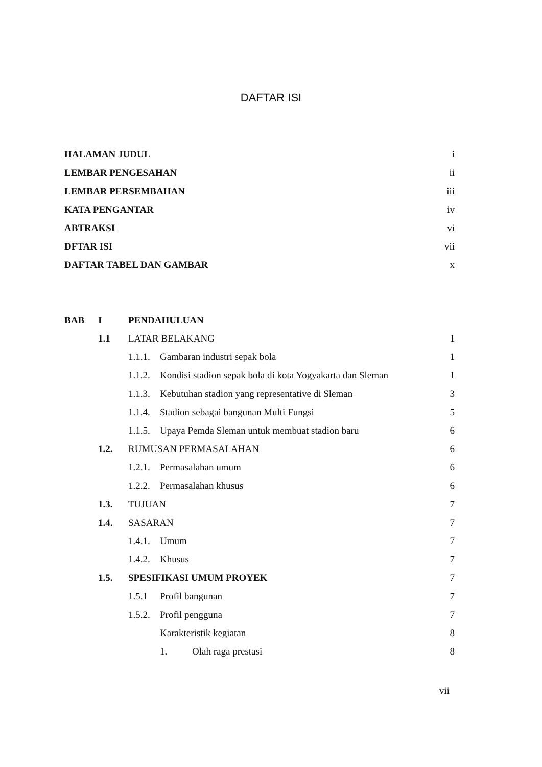DAFTAR ISI
| HALAMAN JUDUL | i |
| LEMBAR PENGESAHAN | ii |
| LEMBAR PERSEMBAHAN | iii |
| KATA PENGANTAR | iv |
| ABTRAKSI | vi |
| DFTAR ISI | vii |
| DAFTAR TABEL DAN GAMBAR | x |
| BAB | I | PENDAHULUAN | | | |
| | 1.1 | LATAR BELAKANG | | | 1 |
| | | 1.1.1. | Gambaran industri sepak bola | | 1 |
| | | 1.1.2. | Kondisi stadion sepak bola di kota Yogyakarta dan Sleman | | 1 |
| | | 1.1.3. | Kebutuhan stadion yang representative di Sleman | | 3 |
| | | 1.1.4. | Stadion sebagai bangunan Multi Fungsi | | 5 |
| | | 1.1.5. | Upaya Pemda Sleman untuk membuat stadion baru | | 6 |
| | 1.2. | RUMUSAN PERMASALAHAN | | | 6 |
| | | 1.2.1. | Permasalahan umum | | 6 |
| | | 1.2.2. | Permasalahan khusus | | 6 |
| | 1.3. | TUJUAN | | | 7 |
| | 1.4. | SASARAN | | | 7 |
| | | 1.4.1. | Umum | | 7 |
| | | 1.4.2. | Khusus | | 7 |
| | 1.5. | SPESIFIKASI UMUM PROYEK | | | 7 |
| | | 1.5.1 | Profil bangunan | | 7 |
| | | 1.5.2. | Profil pengguna | | 7 |
| | | | Karakteristik kegiatan | | 8 |
| | | | 1. | Olah raga prestasi | 8 |
vii